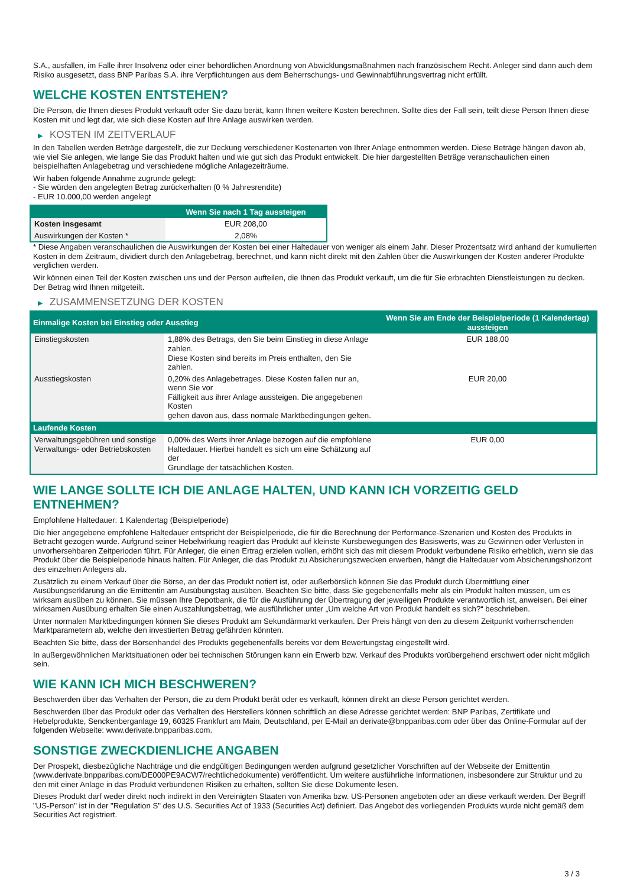S.A., ausfallen, im Falle ihrer Insolvenz oder einer behördlichen Anordnung von Abwicklungsmaßnahmen nach französischem Recht. Anleger sind dann auch dem Risiko ausgesetzt, dass BNP Paribas S.A. ihre Verpflichtungen aus dem Beherrschungs- und Gewinnabführungsvertrag nicht erfüllt.
WELCHE KOSTEN ENTSTEHEN?
Die Person, die Ihnen dieses Produkt verkauft oder Sie dazu berät, kann Ihnen weitere Kosten berechnen. Sollte dies der Fall sein, teilt diese Person Ihnen diese Kosten mit und legt dar, wie sich diese Kosten auf Ihre Anlage auswirken werden.
▶ KOSTEN IM ZEITVERLAUF
In den Tabellen werden Beträge dargestellt, die zur Deckung verschiedener Kostenarten von Ihrer Anlage entnommen werden. Diese Beträge hängen davon ab, wie viel Sie anlegen, wie lange Sie das Produkt halten und wie gut sich das Produkt entwickelt. Die hier dargestellten Beträge veranschaulichen einen beispielhaften Anlagebetrag und verschiedene mögliche Anlagezeiträume.
Wir haben folgende Annahme zugrunde gelegt:
- Sie würden den angelegten Betrag zurückerhalten (0 % Jahresrendite)
- EUR 10.000,00 werden angelegt
| | Wenn Sie nach 1 Tag aussteigen |
| --- | --- |
| Kosten insgesamt | EUR 208,00 |
| Auswirkungen der Kosten * | 2,08% |
* Diese Angaben veranschaulichen die Auswirkungen der Kosten bei einer Haltedauer von weniger als einem Jahr. Dieser Prozentsatz wird anhand der kumulierten Kosten in dem Zeitraum, dividiert durch den Anlagebetrag, berechnet, und kann nicht direkt mit den Zahlen über die Auswirkungen der Kosten anderer Produkte verglichen werden.
Wir können einen Teil der Kosten zwischen uns und der Person aufteilen, die Ihnen das Produkt verkauft, um die für Sie erbrachten Dienstleistungen zu decken. Der Betrag wird Ihnen mitgeteilt.
▶ ZUSAMMENSETZUNG DER KOSTEN
| Einmalige Kosten bei Einstieg oder Ausstieg | | Wenn Sie am Ende der Beispielperiode (1 Kalendertag) aussteigen |
| --- | --- | --- |
| Einstiegskosten | 1,88% des Betrags, den Sie beim Einstieg in diese Anlage zahlen. Diese Kosten sind bereits im Preis enthalten, den Sie zahlen. | EUR 188,00 |
| Ausstiegskosten | 0,20% des Anlagebetrages. Diese Kosten fallen nur an, wenn Sie vor Fälligkeit aus ihrer Anlage aussteigen. Die angegebenen Kosten gehen davon aus, dass normale Marktbedingungen gelten. | EUR 20,00 |
| Laufende Kosten | | |
| Verwaltungsgebühren und sonstige Verwaltungs- oder Betriebskosten | 0,00% des Werts ihrer Anlage bezogen auf die empfohlene Haltedauer. Hierbei handelt es sich um eine Schätzung auf der Grundlage der tatsächlichen Kosten. | EUR 0,00 |
WIE LANGE SOLLTE ICH DIE ANLAGE HALTEN, UND KANN ICH VORZEITIG GELD ENTNEHMEN?
Empfohlene Haltedauer: 1 Kalendertag (Beispielperiode)
Die hier angegebene empfohlene Haltedauer entspricht der Beispielperiode, die für die Berechnung der Performance-Szenarien und Kosten des Produkts in Betracht gezogen wurde. Aufgrund seiner Hebelwirkung reagiert das Produkt auf kleinste Kursbewegungen des Basiswerts, was zu Gewinnen oder Verlusten in unvorhersehbaren Zeitperioden führt. Für Anleger, die einen Ertrag erzielen wollen, erhöht sich das mit diesem Produkt verbundene Risiko erheblich, wenn sie das Produkt über die Beispielperiode hinaus halten. Für Anleger, die das Produkt zu Absicherungszwecken erwerben, hängt die Haltedauer vom Absicherungshorizont des einzelnen Anlegers ab.
Zusätzlich zu einem Verkauf über die Börse, an der das Produkt notiert ist, oder außerbörslich können Sie das Produkt durch Übermittlung einer Ausübungserklärung an die Emittentin am Ausübungstag ausüben. Beachten Sie bitte, dass Sie gegebenenfalls mehr als ein Produkt halten müssen, um es wirksam ausüben zu können. Sie müssen Ihre Depotbank, die für die Ausführung der Übertragung der jeweiligen Produkte verantwortlich ist, anweisen. Bei einer wirksamen Ausübung erhalten Sie einen Auszahlungsbetrag, wie ausführlicher unter „Um welche Art von Produkt handelt es sich?“ beschrieben.
Unter normalen Marktbedingungen können Sie dieses Produkt am Sekundärmarkt verkaufen. Der Preis hängt von den zu diesem Zeitpunkt vorherrschenden Marktparametern ab, welche den investierten Betrag gefährden könnten.
Beachten Sie bitte, dass der Börsenhandel des Produkts gegebenenfalls bereits vor dem Bewertungstag eingestellt wird.
In außergewöhnlichen Marktsituationen oder bei technischen Störungen kann ein Erwerb bzw. Verkauf des Produkts vorübergehend erschwert oder nicht möglich sein.
WIE KANN ICH MICH BESCHWEREN?
Beschwerden über das Verhalten der Person, die zu dem Produkt berät oder es verkauft, können direkt an diese Person gerichtet werden.
Beschwerden über das Produkt oder das Verhalten des Herstellers können schriftlich an diese Adresse gerichtet werden: BNP Paribas, Zertifikate und Hebelprodukte, Senckenberganlage 19, 60325 Frankfurt am Main, Deutschland, per E-Mail an derivate@bnpparibas.com oder über das Online-Formular auf der folgenden Webseite: www.derivate.bnpparibas.com.
SONSTIGE ZWECKDIENLICHE ANGABEN
Der Prospekt, diesbezügliche Nachträge und die endgültigen Bedingungen werden aufgrund gesetzlicher Vorschriften auf der Webseite der Emittentin (www.derivate.bnpparibas.com/DE000PE9ACW7/rechtlichedokumente) veröffentlicht. Um weitere ausführliche Informationen, insbesondere zur Struktur und zu den mit einer Anlage in das Produkt verbundenen Risiken zu erhalten, sollten Sie diese Dokumente lesen.
Dieses Produkt darf weder direkt noch indirekt in den Vereinigten Staaten von Amerika bzw. US-Personen angeboten oder an diese verkauft werden. Der Begriff "US-Person" ist in der "Regulation S" des U.S. Securities Act of 1933 (Securities Act) definiert. Das Angebot des vorliegenden Produkts wurde nicht gemäß dem Securities Act registriert.
3 / 3